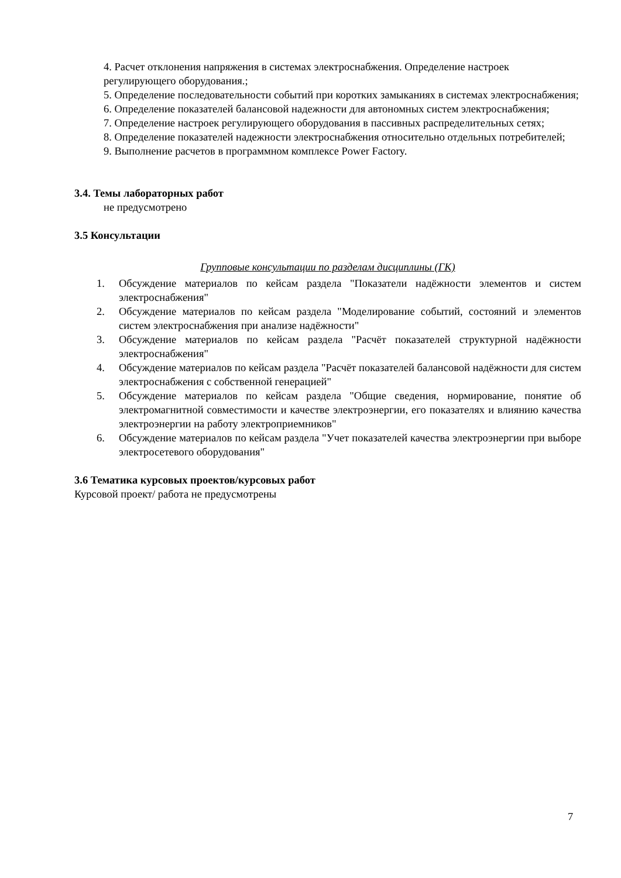4. Расчет отклонения напряжения в системах электроснабжения. Определение настроек регулирующего оборудования.;
5. Определение последовательности событий при коротких замыканиях в системах электроснабжения;
6. Определение показателей балансовой надежности для автономных систем электроснабжения;
7. Определение настроек регулирующего оборудования в пассивных распределительных сетях;
8. Определение показателей надежности электроснабжения относительно отдельных потребителей;
9. Выполнение расчетов в программном комплексе Power Factory.
3.4. Темы лабораторных работ
не предусмотрено
3.5 Консультации
Групповые консультации по разделам дисциплины (ГК)
1. Обсуждение материалов по кейсам раздела "Показатели надёжности элементов и систем электроснабжения"
2. Обсуждение материалов по кейсам раздела "Моделирование событий, состояний и элементов систем электроснабжения при анализе надёжности"
3. Обсуждение материалов по кейсам раздела "Расчёт показателей структурной надёжности электроснабжения"
4. Обсуждение материалов по кейсам раздела "Расчёт показателей балансовой надёжности для систем электроснабжения с собственной генерацией"
5. Обсуждение материалов по кейсам раздела "Общие сведения, нормирование, понятие об электромагнитной совместимости и качестве электроэнергии, его показателях и влиянию качества электроэнергии на работу электроприемников"
6. Обсуждение материалов по кейсам раздела "Учет показателей качества электроэнергии при выборе электросетевого оборудования"
3.6 Тематика курсовых проектов/курсовых работ
Курсовой проект/ работа не предусмотрены
7